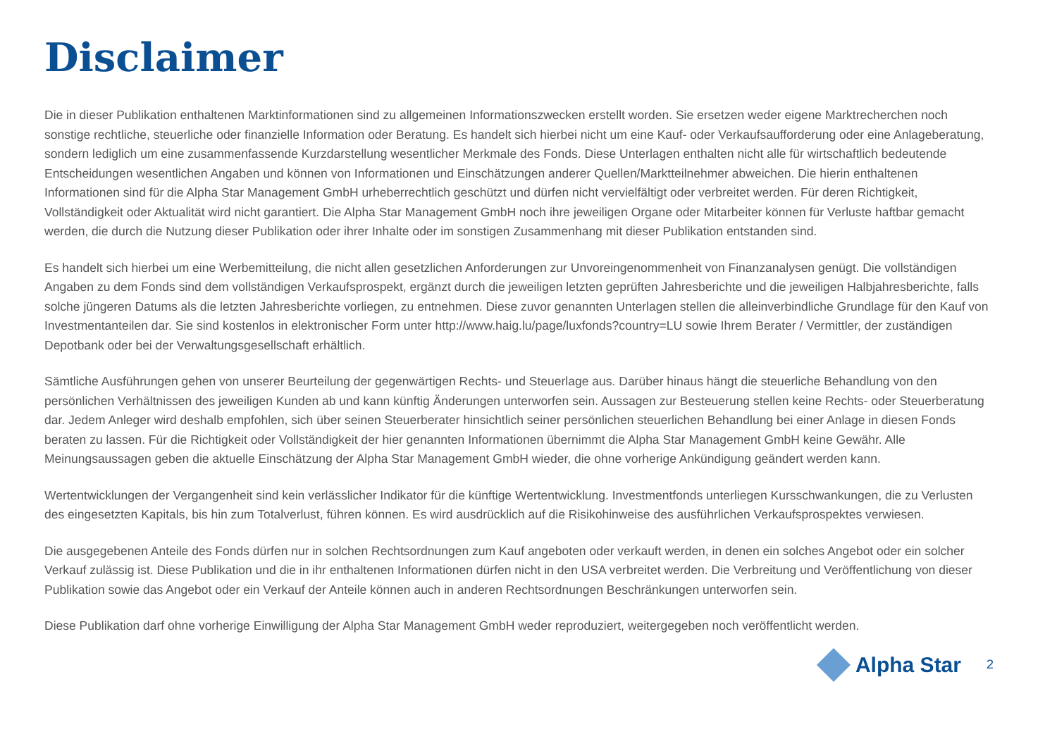Disclaimer
Die in dieser Publikation enthaltenen Marktinformationen sind zu allgemeinen Informationszwecken erstellt worden. Sie ersetzen weder eigene Marktrecherchen noch sonstige rechtliche, steuerliche oder finanzielle Information oder Beratung. Es handelt sich hierbei nicht um eine Kauf- oder Verkaufsaufforderung oder eine Anlageberatung, sondern lediglich um eine zusammenfassende Kurzdarstellung wesentlicher Merkmale des Fonds. Diese Unterlagen enthalten nicht alle für wirtschaftlich bedeutende Entscheidungen wesentlichen Angaben und können von Informationen und Einschätzungen anderer Quellen/Marktteilnehmer abweichen. Die hierin enthaltenen Informationen sind für die Alpha Star Management GmbH urheberrechtlich geschützt und dürfen nicht vervielfältigt oder verbreitet werden. Für deren Richtigkeit, Vollständigkeit oder Aktualität wird nicht garantiert. Die Alpha Star Management GmbH noch ihre jeweiligen Organe oder Mitarbeiter können für Verluste haftbar gemacht werden, die durch die Nutzung dieser Publikation oder ihrer Inhalte oder im sonstigen Zusammenhang mit dieser Publikation entstanden sind.
Es handelt sich hierbei um eine Werbemitteilung, die nicht allen gesetzlichen Anforderungen zur Unvoreingenommenheit von Finanzanalysen genügt. Die vollständigen Angaben zu dem Fonds sind dem vollständigen Verkaufsprospekt, ergänzt durch die jeweiligen letzten geprüften Jahresberichte und die jeweiligen Halbjahresberichte, falls solche jüngeren Datums als die letzten Jahresberichte vorliegen, zu entnehmen. Diese zuvor genannten Unterlagen stellen die alleinverbindliche Grundlage für den Kauf von Investmentanteilen dar. Sie sind kostenlos in elektronischer Form unter http://www.haig.lu/page/luxfonds?country=LU sowie Ihrem Berater / Vermittler, der zuständigen Depotbank oder bei der Verwaltungsgesellschaft erhältlich.
Sämtliche Ausführungen gehen von unserer Beurteilung der gegenwärtigen Rechts- und Steuerlage aus. Darüber hinaus hängt die steuerliche Behandlung von den persönlichen Verhältnissen des jeweiligen Kunden ab und kann künftig Änderungen unterworfen sein. Aussagen zur Besteuerung stellen keine Rechts- oder Steuerberatung dar. Jedem Anleger wird deshalb empfohlen, sich über seinen Steuerberater hinsichtlich seiner persönlichen steuerlichen Behandlung bei einer Anlage in diesen Fonds beraten zu lassen. Für die Richtigkeit oder Vollständigkeit der hier genannten Informationen übernimmt die Alpha Star Management GmbH keine Gewähr. Alle Meinungsaussagen geben die aktuelle Einschätzung der Alpha Star Management GmbH wieder, die ohne vorherige Ankündigung geändert werden kann.
Wertentwicklungen der Vergangenheit sind kein verlässlicher Indikator für die künftige Wertentwicklung. Investmentfonds unterliegen Kursschwankungen, die zu Verlusten des eingesetzten Kapitals, bis hin zum Totalverlust, führen können. Es wird ausdrücklich auf die Risikohinweise des ausführlichen Verkaufsprospektes verwiesen.
Die ausgegebenen Anteile des Fonds dürfen nur in solchen Rechtsordnungen zum Kauf angeboten oder verkauft werden, in denen ein solches Angebot oder ein solcher Verkauf zulässig ist. Diese Publikation und die in ihr enthaltenen Informationen dürfen nicht in den USA verbreitet werden. Die Verbreitung und Veröffentlichung von dieser Publikation sowie das Angebot oder ein Verkauf der Anteile können auch in anderen Rechtsordnungen Beschränkungen unterworfen sein.
Diese Publikation darf ohne vorherige Einwilligung der Alpha Star Management GmbH weder reproduziert, weitergegeben noch veröffentlicht werden.
Alpha Star
2